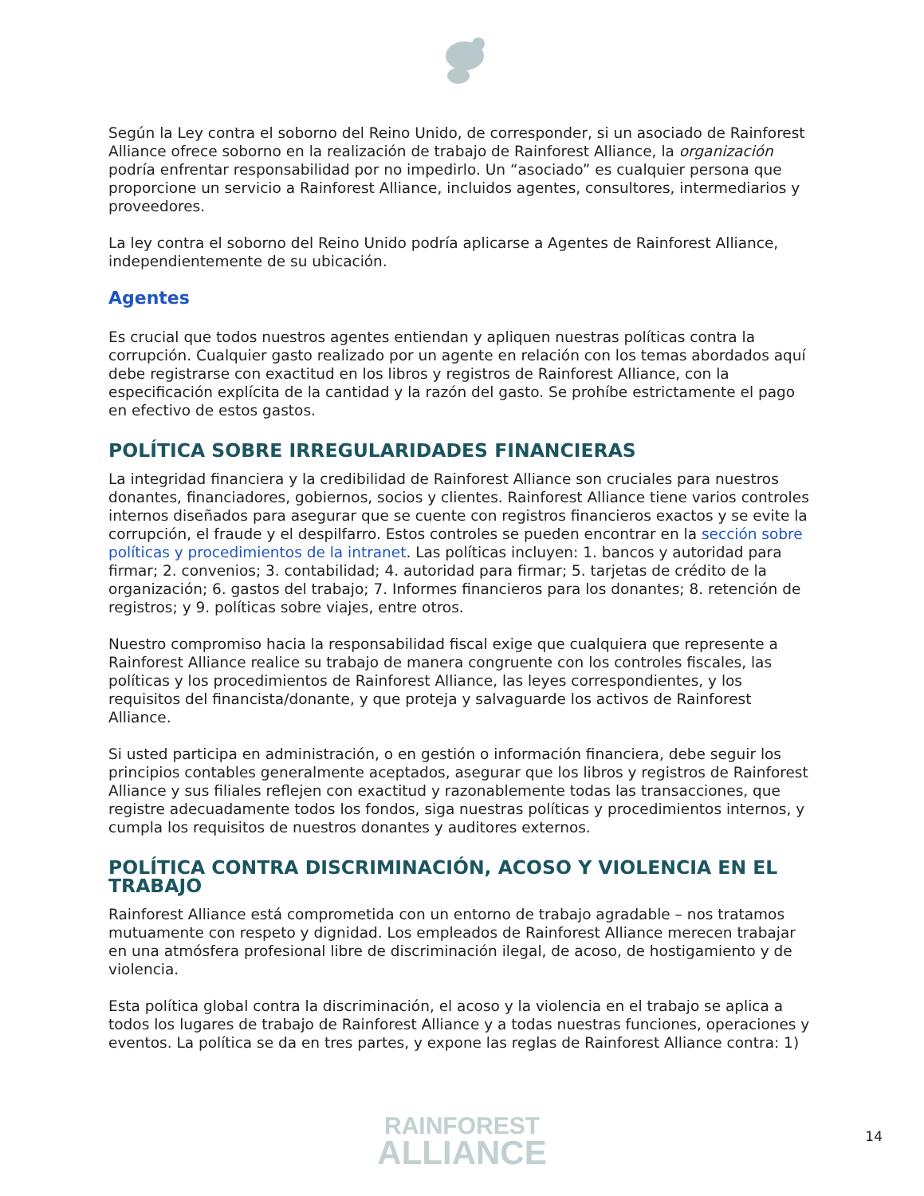Según la Ley contra el soborno del Reino Unido, de corresponder, si un asociado de Rainforest Alliance ofrece soborno en la realización de trabajo de Rainforest Alliance, la organización podría enfrentar responsabilidad por no impedirlo. Un “asociado” es cualquier persona que proporcione un servicio a Rainforest Alliance, incluidos agentes, consultores, intermediarios y proveedores.
La ley contra el soborno del Reino Unido podría aplicarse a Agentes de Rainforest Alliance, independientemente de su ubicación.
Agentes
Es crucial que todos nuestros agentes entiendan y apliquen nuestras políticas contra la corrupción. Cualquier gasto realizado por un agente en relación con los temas abordados aquí debe registrarse con exactitud en los libros y registros de Rainforest Alliance, con la especificación explícita de la cantidad y la razón del gasto. Se prohíbe estrictamente el pago en efectivo de estos gastos.
POLÍTICA SOBRE IRREGULARIDADES FINANCIERAS
La integridad financiera y la credibilidad de Rainforest Alliance son cruciales para nuestros donantes, financiadores, gobiernos, socios y clientes. Rainforest Alliance tiene varios controles internos diseñados para asegurar que se cuente con registros financieros exactos y se evite la corrupción, el fraude y el despilfarro. Estos controles se pueden encontrar en la sección sobre políticas y procedimientos de la intranet. Las políticas incluyen: 1. bancos y autoridad para firmar; 2. convenios; 3. contabilidad; 4. autoridad para firmar; 5. tarjetas de crédito de la organización; 6. gastos del trabajo; 7. Informes financieros para los donantes; 8. retención de registros; y 9. políticas sobre viajes, entre otros.
Nuestro compromiso hacia la responsabilidad fiscal exige que cualquiera que represente a Rainforest Alliance realice su trabajo de manera congruente con los controles fiscales, las políticas y los procedimientos de Rainforest Alliance, las leyes correspondientes, y los requisitos del financista/donante, y que proteja y salvaguarde los activos de Rainforest Alliance.
Si usted participa en administración, o en gestión o información financiera, debe seguir los principios contables generalmente aceptados, asegurar que los libros y registros de Rainforest Alliance y sus filiales reflejen con exactitud y razonablemente todas las transacciones, que registre adecuadamente todos los fondos, siga nuestras políticas y procedimientos internos, y cumpla los requisitos de nuestros donantes y auditores externos.
POLÍTICA CONTRA DISCRIMINACIÓN, ACOSO Y VIOLENCIA EN EL TRABAJO
Rainforest Alliance está comprometida con un entorno de trabajo agradable – nos tratamos mutuamente con respeto y dignidad. Los empleados de Rainforest Alliance merecen trabajar en una atmósfera profesional libre de discriminación ilegal, de acoso, de hostigamiento y de violencia.
Esta política global contra la discriminación, el acoso y la violencia en el trabajo se aplica a todos los lugares de trabajo de Rainforest Alliance y a todas nuestras funciones, operaciones y eventos. La política se da en tres partes, y expone las reglas de Rainforest Alliance contra: 1)
RAINFOREST
ALLIANCE
14